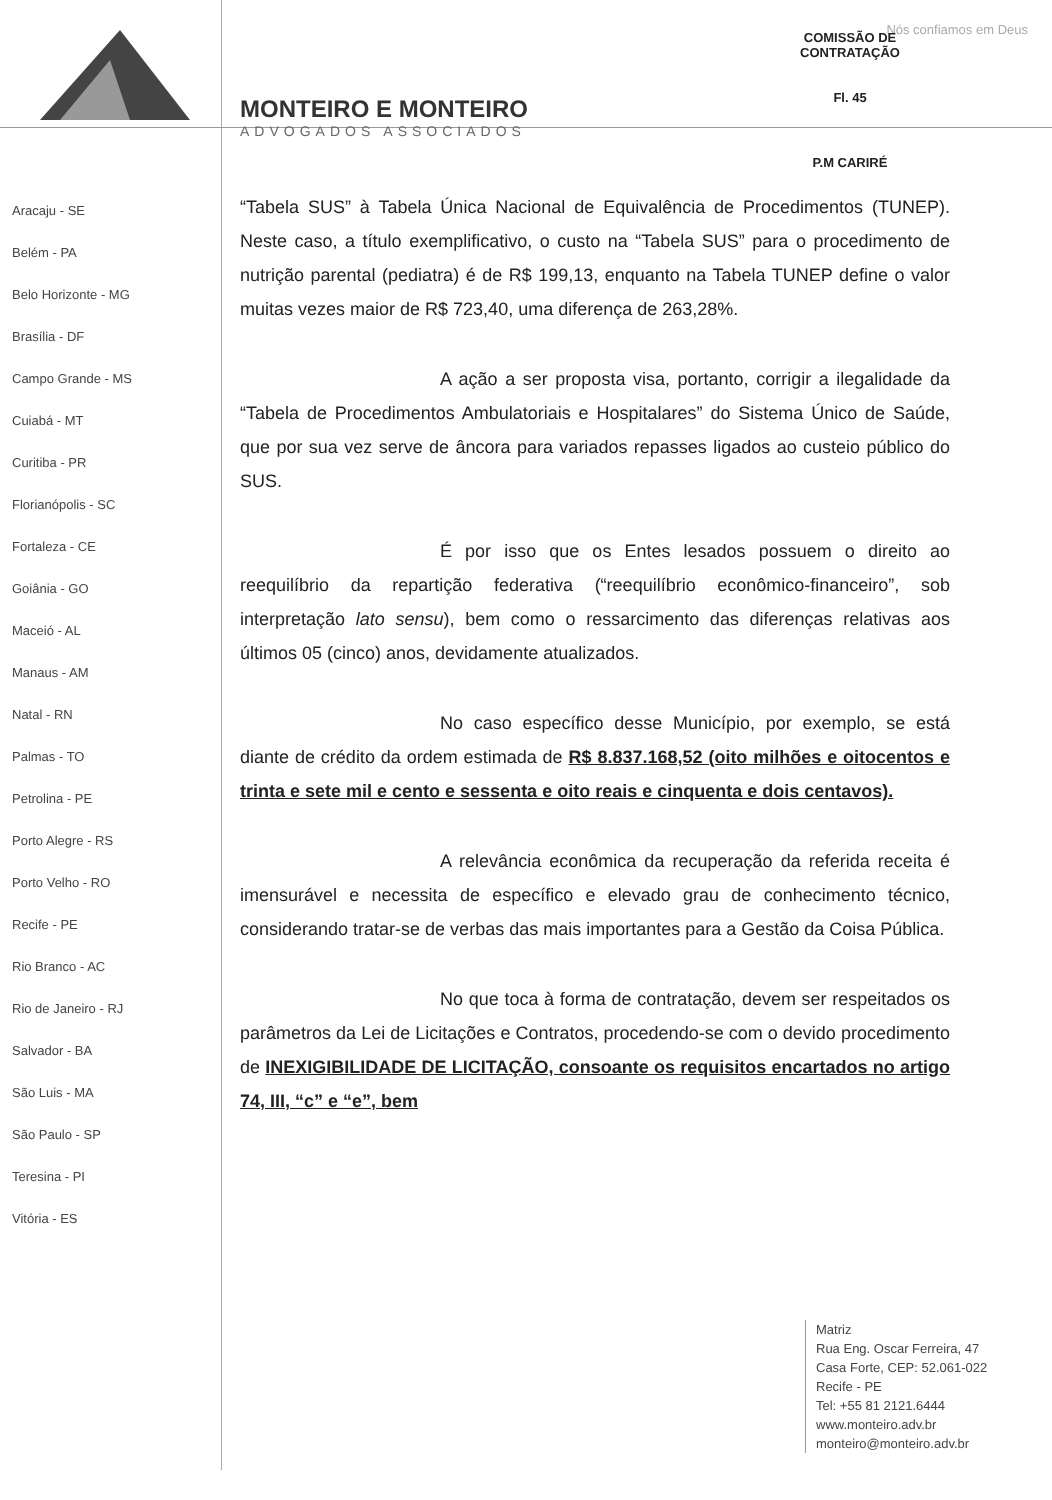Nós confiamos em Deus
MONTEIRO E MONTEIRO
ADVOGADOS ASSOCIADOS
COMISSÃO DE CONTRATAÇÃO
Fl. 45
P.M CARIRÉ
Aracaju - SE
Belém - PA
Belo Horizonte - MG
Brasília - DF
Campo Grande - MS
Cuiabá - MT
Curitiba - PR
Florianópolis - SC
Fortaleza - CE
Goiânia - GO
Maceió - AL
Manaus - AM
Natal - RN
Palmas - TO
Petrolina - PE
Porto Alegre - RS
Porto Velho - RO
Recife - PE
Rio Branco - AC
Rio de Janeiro - RJ
Salvador - BA
São Luis - MA
São Paulo - SP
Teresina - PI
Vitória - ES
“Tabela SUS” à Tabela Única Nacional de Equivalência de Procedimentos (TUNEP). Neste caso, a título exemplificativo, o custo na “Tabela SUS” para o procedimento de nutrição parental (pediatra) é de R$ 199,13, enquanto na Tabela TUNEP define o valor muitas vezes maior de R$ 723,40, uma diferença de 263,28%.
A ação a ser proposta visa, portanto, corrigir a ilegalidade da “Tabela de Procedimentos Ambulatoriais e Hospitalares” do Sistema Único de Saúde, que por sua vez serve de âncora para variados repasses ligados ao custeio público do SUS.
É por isso que os Entes lesados possuem o direito ao reequilíbrio da repartição federativa (“reequilíbrio econômico-financeiro”, sob interpretação lato sensu), bem como o ressarcimento das diferenças relativas aos últimos 05 (cinco) anos, devidamente atualizados.
No caso específico desse Município, por exemplo, se está diante de crédito da ordem estimada de R$ 8.837.168,52 (oito milhões e oitocentos e trinta e sete mil e cento e sessenta e oito reais e cinquenta e dois centavos).
A relevância econômica da recuperação da referida receita é imensurável e necessita de específico e elevado grau de conhecimento técnico, considerando tratar-se de verbas das mais importantes para a Gestão da Coisa Pública.
No que toca à forma de contratação, devem ser respeitados os parâmetros da Lei de Licitações e Contratos, procedendo-se com o devido procedimento de INEXIGIBILIDADE DE LICITAÇÃO, consoante os requisitos encartados no artigo 74, III, “c” e “e”, bem
Matriz
Rua Eng. Oscar Ferreira, 47
Casa Forte, CEP: 52.061-022
Recife - PE
Tel: +55 81 2121.6444
www.monteiro.adv.br
monteiro@monteiro.adv.br